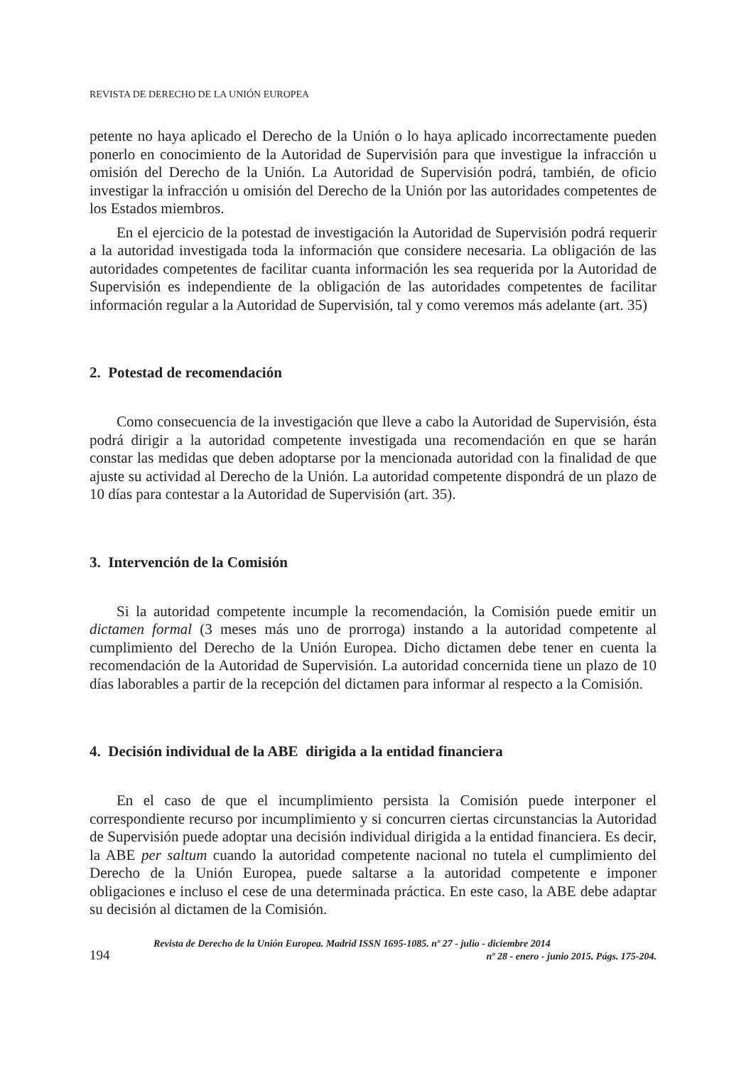REVISTA DE DERECHO DE LA UNIÓN EUROPEA
petente no haya aplicado el Derecho de la Unión o lo haya aplicado incorrectamente pueden ponerlo en conocimiento de la Autoridad de Supervisión para que investigue la infracción u omisión del Derecho de la Unión. La Autoridad de Supervisión podrá, también, de oficio investigar la infracción u omisión del Derecho de la Unión por las autoridades competentes de los Estados miembros.
En el ejercicio de la potestad de investigación la Autoridad de Supervisión podrá requerir a la autoridad investigada toda la información que considere necesaria. La obligación de las autoridades competentes de facilitar cuanta información les sea requerida por la Autoridad de Supervisión es independiente de la obligación de las autoridades competentes de facilitar información regular a la Autoridad de Supervisión, tal y como veremos más adelante (art. 35)
2. Potestad de recomendación
Como consecuencia de la investigación que lleve a cabo la Autoridad de Supervisión, ésta podrá dirigir a la autoridad competente investigada una recomendación en que se harán constar las medidas que deben adoptarse por la mencionada autoridad con la finalidad de que ajuste su actividad al Derecho de la Unión. La autoridad competente dispondrá de un plazo de 10 días para contestar a la Autoridad de Supervisión (art. 35).
3. Intervención de la Comisión
Si la autoridad competente incumple la recomendación, la Comisión puede emitir un dictamen formal (3 meses más uno de prorroga) instando a la autoridad competente al cumplimiento del Derecho de la Unión Europea. Dicho dictamen debe tener en cuenta la recomendación de la Autoridad de Supervisión. La autoridad concernida tiene un plazo de 10 días laborables a partir de la recepción del dictamen para informar al respecto a la Comisión.
4. Decisión individual de la ABE dirigida a la entidad financiera
En el caso de que el incumplimiento persista la Comisión puede interponer el correspondiente recurso por incumplimiento y si concurren ciertas circunstancias la Autoridad de Supervisión puede adoptar una decisión individual dirigida a la entidad financiera. Es decir, la ABE per saltum cuando la autoridad competente nacional no tutela el cumplimiento del Derecho de la Unión Europea, puede saltarse a la autoridad competente e imponer obligaciones e incluso el cese de una determinada práctica. En este caso, la ABE debe adaptar su decisión al dictamen de la Comisión.
194
Revista de Derecho de la Unión Europea. Madrid ISSN 1695-1085. nº 27 - julio - diciembre 2014
nº 28 - enero - junio 2015. Págs. 175-204.